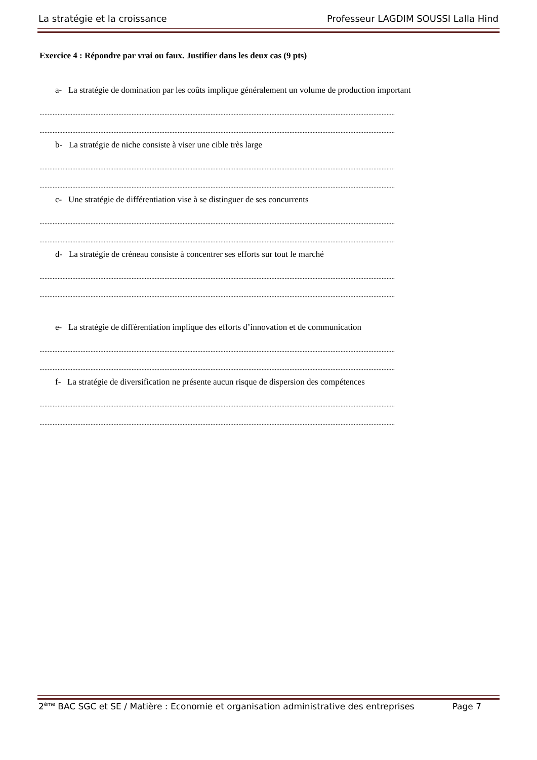La stratégie et la croissance Professeur LAGDIM SOUSSI Lalla Hind
Exercice 4 : Répondre par vrai ou faux. Justifier dans les deux cas (9 pts)
a- La stratégie de domination par les coûts implique généralement un volume de production important
........................................................................................................................................................................................................................
........................................................................................................................................................................................................................
b- La stratégie de niche consiste à viser une cible très large
........................................................................................................................................................................................................................
........................................................................................................................................................................................................................
c- Une stratégie de différentiation vise à se distinguer de ses concurrents
........................................................................................................................................................................................................................
........................................................................................................................................................................................................................
d- La stratégie de créneau consiste à concentrer ses efforts sur tout le marché
........................................................................................................................................................................................................................
........................................................................................................................................................................................................................
e- La stratégie de différentiation implique des efforts d’innovation et de communication
........................................................................................................................................................................................................................
........................................................................................................................................................................................................................
f- La stratégie de diversification ne présente aucun risque de dispersion des compétences
........................................................................................................................................................................................................................
........................................................................................................................................................................................................................
2<sup>ème</sup> BAC SGC et SE / Matière : Economie et organisation administrative des entreprises Page 7